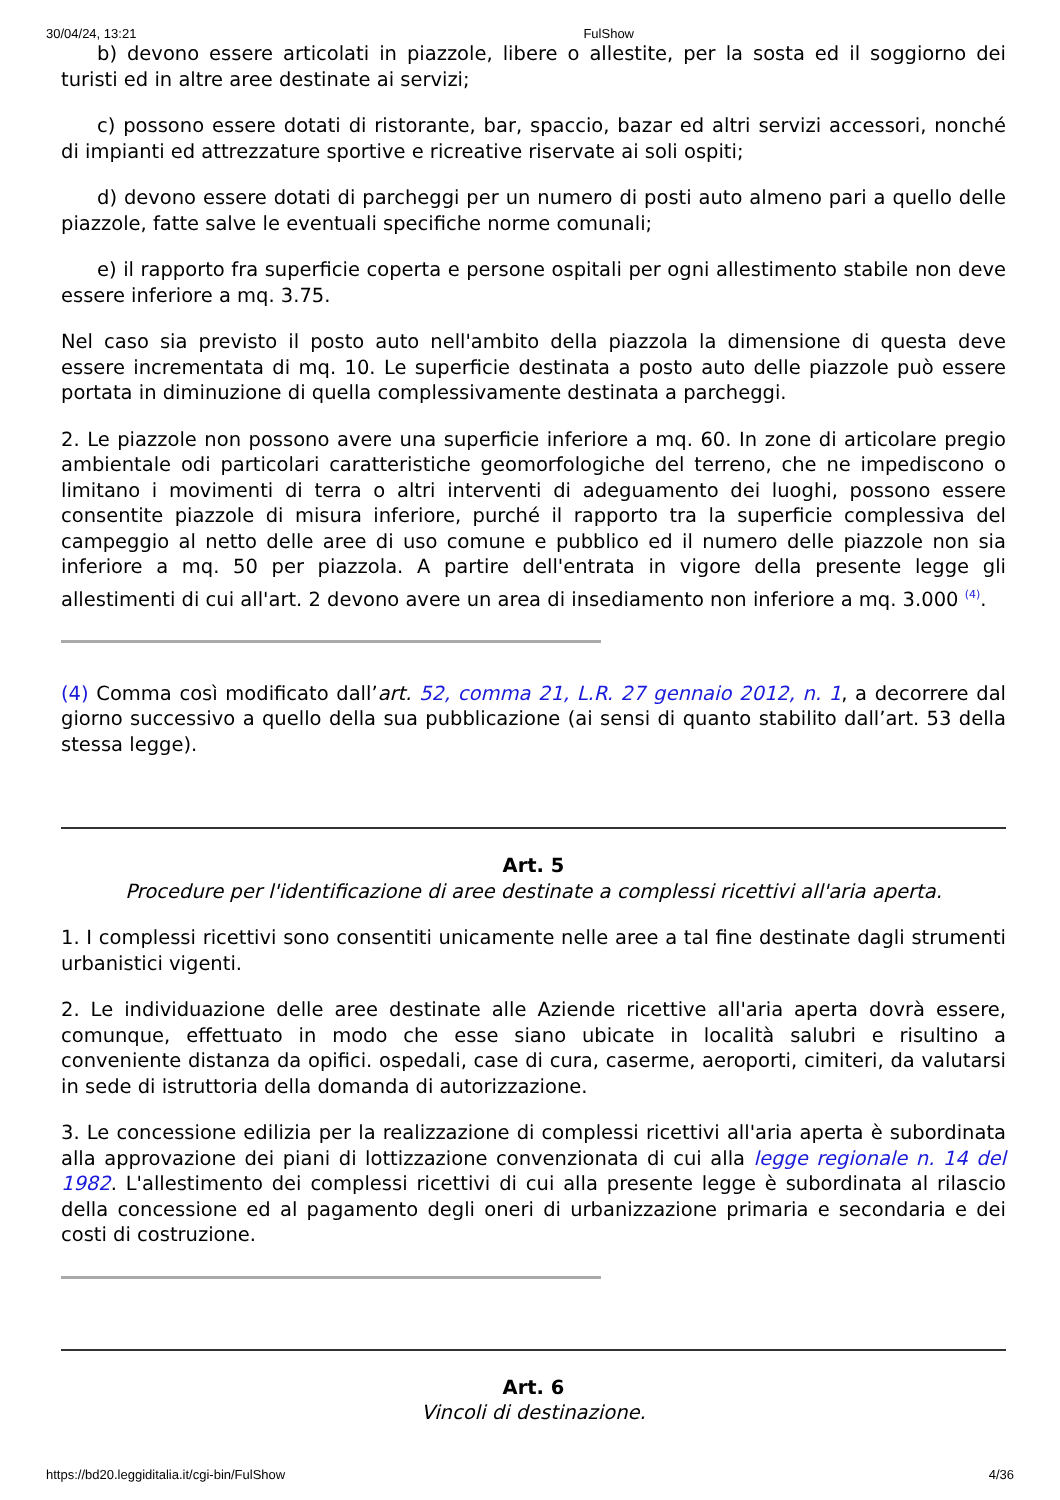30/04/24, 13:21 FulShow
b) devono essere articolati in piazzole, libere o allestite, per la sosta ed il soggiorno dei turisti ed in altre aree destinate ai servizi;
c) possono essere dotati di ristorante, bar, spaccio, bazar ed altri servizi accessori, nonché di impianti ed attrezzature sportive e ricreative riservate ai soli ospiti;
d) devono essere dotati di parcheggi per un numero di posti auto almeno pari a quello delle piazzole, fatte salve le eventuali specifiche norme comunali;
e) il rapporto fra superficie coperta e persone ospitali per ogni allestimento stabile non deve essere inferiore a mq. 3.75.
Nel caso sia previsto il posto auto nell'ambito della piazzola la dimensione di questa deve essere incrementata di mq. 10. Le superficie destinata a posto auto delle piazzole può essere portata in diminuzione di quella complessivamente destinata a parcheggi.
2. Le piazzole non possono avere una superficie inferiore a mq. 60. In zone di articolare pregio ambientale odi particolari caratteristiche geomorfologiche del terreno, che ne impediscono o limitano i movimenti di terra o altri interventi di adeguamento dei luoghi, possono essere consentite piazzole di misura inferiore, purché il rapporto tra la superficie complessiva del campeggio al netto delle aree di uso comune e pubblico ed il numero delle piazzole non sia inferiore a mq. 50 per piazzola. A partire dell'entrata in vigore della presente legge gli allestimenti di cui all'art. 2 devono avere un area di insediamento non inferiore a mq. 3.000 <sup>(4)</sup>.
(4) Comma così modificato dall’art. 52, comma 21, L.R. 27 gennaio 2012, n. 1, a decorrere dal giorno successivo a quello della sua pubblicazione (ai sensi di quanto stabilito dall’art. 53 della stessa legge).
Art. 5
Procedure per l'identificazione di aree destinate a complessi ricettivi all'aria aperta.
1. I complessi ricettivi sono consentiti unicamente nelle aree a tal fine destinate dagli strumenti urbanistici vigenti.
2. Le individuazione delle aree destinate alle Aziende ricettive all'aria aperta dovrà essere, comunque, effettuato in modo che esse siano ubicate in località salubri e risultino a conveniente distanza da opifici. ospedali, case di cura, caserme, aeroporti, cimiteri, da valutarsi in sede di istruttoria della domanda di autorizzazione.
3. Le concessione edilizia per la realizzazione di complessi ricettivi all'aria aperta è subordinata alla approvazione dei piani di lottizzazione convenzionata di cui alla legge regionale n. 14 del 1982. L'allestimento dei complessi ricettivi di cui alla presente legge è subordinata al rilascio della concessione ed al pagamento degli oneri di urbanizzazione primaria e secondaria e dei costi di costruzione.
Art. 6
Vincoli di destinazione.
https://bd20.leggiditalia.it/cgi-bin/FulShow 4/36